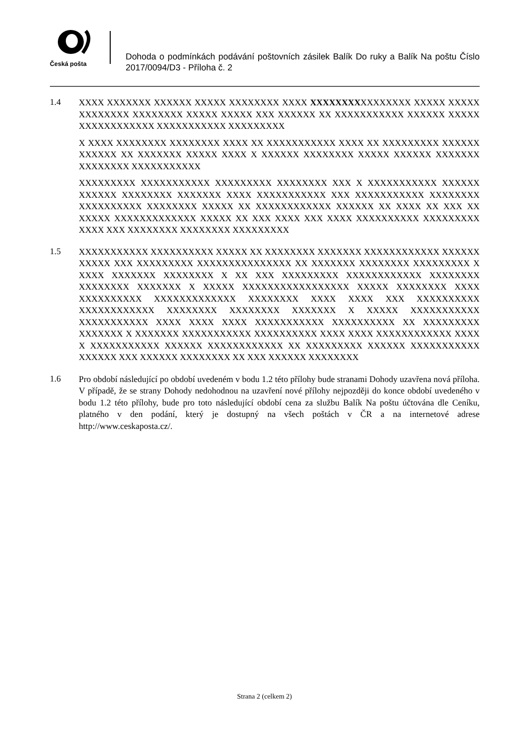Česká pošta
Dohoda o podmínkách podávání poštovních zásilek Balík Do ruky a Balík Na poštu Číslo 2017/0094/D3 - Příloha č. 2
1.4
XXXX XXXXXXX XXXXXX XXXXX XXXXXXXX XXXX XXXXXXXXXXXXXXXX XXXXX XXXXX XXXXXXXX XXXXXXXX XXXXX XXXXX XXX XXXXXX XX XXXXXXXXXXX XXXXXX XXXXX XXXXXXXXXXXX XXXXXXXXXXX XXXXXXXXX
X XXXX XXXXXXXX XXXXXXXX XXXX XX XXXXXXXXXXX XXXX XX XXXXXXXXX XXXXXX XXXXXX XX XXXXXXX XXXXX XXXX X XXXXXX XXXXXXXX XXXXX XXXXXX XXXXXXX XXXXXXXX XXXXXXXXXXX
XXXXXXXXX XXXXXXXXXXX XXXXXXXXX XXXXXXXX XXX X XXXXXXXXXXX XXXXXX XXXXXX XXXXXXXX XXXXXXX XXXX XXXXXXXXXXX XXX XXXXXXXXXXX XXXXXXXX XXXXXXXXXX XXXXXXXX XXXXX XX XXXXXXXXXXXX XXXXXX XX XXXX XX XXX XX XXXXX XXXXXXXXXXXXX XXXXX XX XXX XXXX XXX XXXX XXXXXXXXXX XXXXXXXXX XXXX XXX XXXXXXXX XXXXXXXX XXXXXXXXX
1.5
XXXXXXXXXXX XXXXXXXXXX XXXXX XX XXXXXXXX XXXXXXX XXXXXXXXXXXX XXXXXX XXXXX XXX XXXXXXXXX XXXXXXXXXXXXXXX XX XXXXXXX XXXXXXXX XXXXXXXXX X XXXX XXXXXXX XXXXXXXX X XX XXX XXXXXXXXX XXXXXXXXXXXX XXXXXXXX XXXXXXXX XXXXXXX X XXXXX XXXXXXXXXXXXXXXXX XXXXX XXXXXXXX XXXX XXXXXXXXXX XXXXXXXXXXXXX XXXXXXXX XXXX XXXX XXX XXXXXXXXXX XXXXXXXXXXXX XXXXXXXX XXXXXXXX XXXXXXX X XXXXX XXXXXXXXXXX XXXXXXXXXXX XXXX XXXX XXXX XXXXXXXXXXX XXXXXXXXXX XX XXXXXXXXX XXXXXXX X XXXXXXX XXXXXXXXXXX XXXXXXXXXX XXXX XXXX XXXXXXXXXXXX XXXX X XXXXXXXXXXX XXXXXX XXXXXXXXXXXX XX XXXXXXXXX XXXXXX XXXXXXXXXXX XXXXXX XXX XXXXXX XXXXXXXX XX XXX XXXXXX XXXXXXXX
1.6
Pro období následující po období uvedeném v bodu 1.2 této přílohy bude stranami Dohody uzavřena nová příloha. V případě, že se strany Dohody nedohodnou na uzavření nové přílohy nejpozději do konce období uvedeného v bodu 1.2 této přílohy, bude pro toto následující období cena za službu Balík Na poštu účtována dle Ceníku, platného v den podání, který je dostupný na všech poštách v ČR a na internetové adrese http://www.ceskaposta.cz/.
Strana 2 (celkem 2)